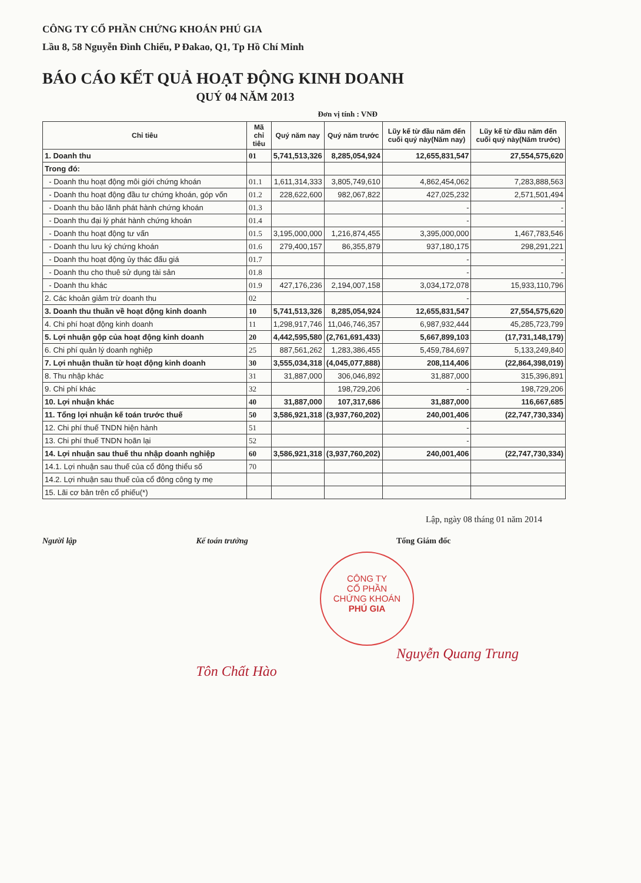CÔNG TY CỔ PHẦN CHỨNG KHOÁN PHÚ GIA
Lầu 8, 58 Nguyễn Đình Chiểu, P Đakao, Q1, Tp Hồ Chí Minh
BÁO CÁO KẾT QUẢ HOẠT ĐỘNG KINH DOANH
QUÝ 04 NĂM 2013
Đơn vị tính : VNĐ
| Chỉ tiêu | Mã chỉ tiêu | Quý năm nay | Quý năm trước | Lũy kế từ đầu năm đến cuối quý này(Năm nay) | Lũy kế từ đầu năm đến cuối quý này(Năm trước) |
| --- | --- | --- | --- | --- | --- |
| 1. Doanh thu | 01 | 5,741,513,326 | 8,285,054,924 | 12,655,831,547 | 27,554,575,620 |
| Trong đó: | | | | | |
| - Doanh thu hoạt động môi giới chứng khoán | 01.1 | 1,611,314,333 | 3,805,749,610 | 4,862,454,062 | 7,283,888,563 |
| - Doanh thu hoạt động đầu tư chứng khoán, góp vốn | 01.2 | 228,622,600 | 982,067,822 | 427,025,232 | 2,571,501,494 |
| - Doanh thu bảo lãnh phát hành chứng khoán | 01.3 | | | - | - |
| - Doanh thu đại lý phát hành chứng khoán | 01.4 | | | - | - |
| - Doanh thu hoạt động tư vấn | 01.5 | 3,195,000,000 | 1,216,874,455 | 3,395,000,000 | 1,467,783,546 |
| - Doanh thu lưu ký chứng khoán | 01.6 | 279,400,157 | 86,355,879 | 937,180,175 | 298,291,221 |
| - Doanh thu hoạt động ủy thác đấu giá | 01.7 | | | - | - |
| - Doanh thu cho thuê sử dụng tài sản | 01.8 | | | - | - |
| - Doanh thu khác | 01.9 | 427,176,236 | 2,194,007,158 | 3,034,172,078 | 15,933,110,796 |
| 2. Các khoản giảm trừ doanh thu | 02 | | | - | |
| 3. Doanh thu thuần về hoạt động kinh doanh | 10 | 5,741,513,326 | 8,285,054,924 | 12,655,831,547 | 27,554,575,620 |
| 4. Chi phí hoạt động kinh doanh | 11 | 1,298,917,746 | 11,046,746,357 | 6,987,932,444 | 45,285,723,799 |
| 5. Lợi nhuận gộp của hoạt động kinh doanh | 20 | 4,442,595,580 | (2,761,691,433) | 5,667,899,103 | (17,731,148,179) |
| 6. Chi phí quản lý doanh nghiệp | 25 | 887,561,262 | 1,283,386,455 | 5,459,784,697 | 5,133,249,840 |
| 7. Lợi nhuận thuần từ hoạt động kinh doanh | 30 | 3,555,034,318 | (4,045,077,888) | 208,114,406 | (22,864,398,019) |
| 8. Thu nhập khác | 31 | 31,887,000 | 306,046,892 | 31,887,000 | 315,396,891 |
| 9. Chi phí khác | 32 | | 198,729,206 | - | 198,729,206 |
| 10. Lợi nhuận khác | 40 | 31,887,000 | 107,317,686 | 31,887,000 | 116,667,685 |
| 11. Tổng lợi nhuận kế toán trước thuế | 50 | 3,586,921,318 | (3,937,760,202) | 240,001,406 | (22,747,730,334) |
| 12. Chi phí thuế TNDN hiện hành | 51 | | | - | |
| 13. Chi phí thuế TNDN hoãn lại | 52 | | | - | |
| 14. Lợi nhuận sau thuế thu nhập doanh nghiệp | 60 | 3,586,921,318 | (3,937,760,202) | 240,001,406 | (22,747,730,334) |
| 14.1. Lợi nhuận sau thuế của cổ đông thiểu số | 70 | | | | |
| 14.2. Lợi nhuận sau thuế của cổ đông công ty mẹ | | | | | |
| 15. Lãi cơ bản trên cổ phiếu(*) | | | | | |
Lập, ngày 08 tháng 01 năm 2014
Người lập
Kế toán trưởng
Tôn Chất Hào
Tổng Giám đốc
CÔNG TY
CỔ PHẦN
CHỨNG KHOÁN
PHÚ GIA
Nguyễn Quang Trung